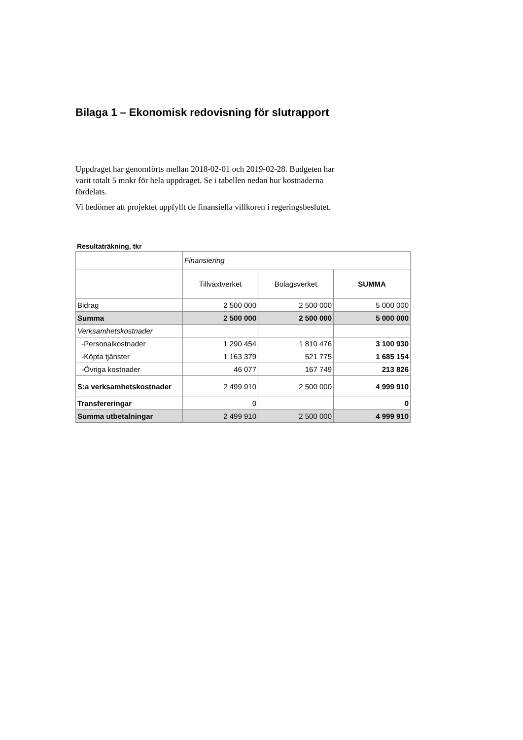Bilaga 1 – Ekonomisk redovisning för slutrapport
Uppdraget har genomförts mellan 2018-02-01 och 2019-02-28. Budgeten har varit totalt 5 mnkr för hela uppdraget. Se i tabellen nedan hur kostnaderna fördelats.
Vi bedömer att projektet uppfyllt de finansiella villkoren i regeringsbeslutet.
Resultaträkning, tkr
| | Finansiering | | |
| | Tillväxtverket | Bolagsverket | SUMMA |
| Bidrag | 2 500 000 | 2 500 000 | 5 000 000 |
| Summa | 2 500 000 | 2 500 000 | 5 000 000 |
| Verksamhetskostnader | | | |
| -Personalkostnader | 1 290 454 | 1 810 476 | 3 100 930 |
| -Köpta tjänster | 1 163 379 | 521 775 | 1 685 154 |
| -Övriga kostnader | 46 077 | 167 749 | 213 826 |
| S:a verksamhetskostnader | 2 499 910 | 2 500 000 | 4 999 910 |
| Transfereringar | 0 | | 0 |
| Summa utbetalningar | 2 499 910 | 2 500 000 | 4 999 910 |